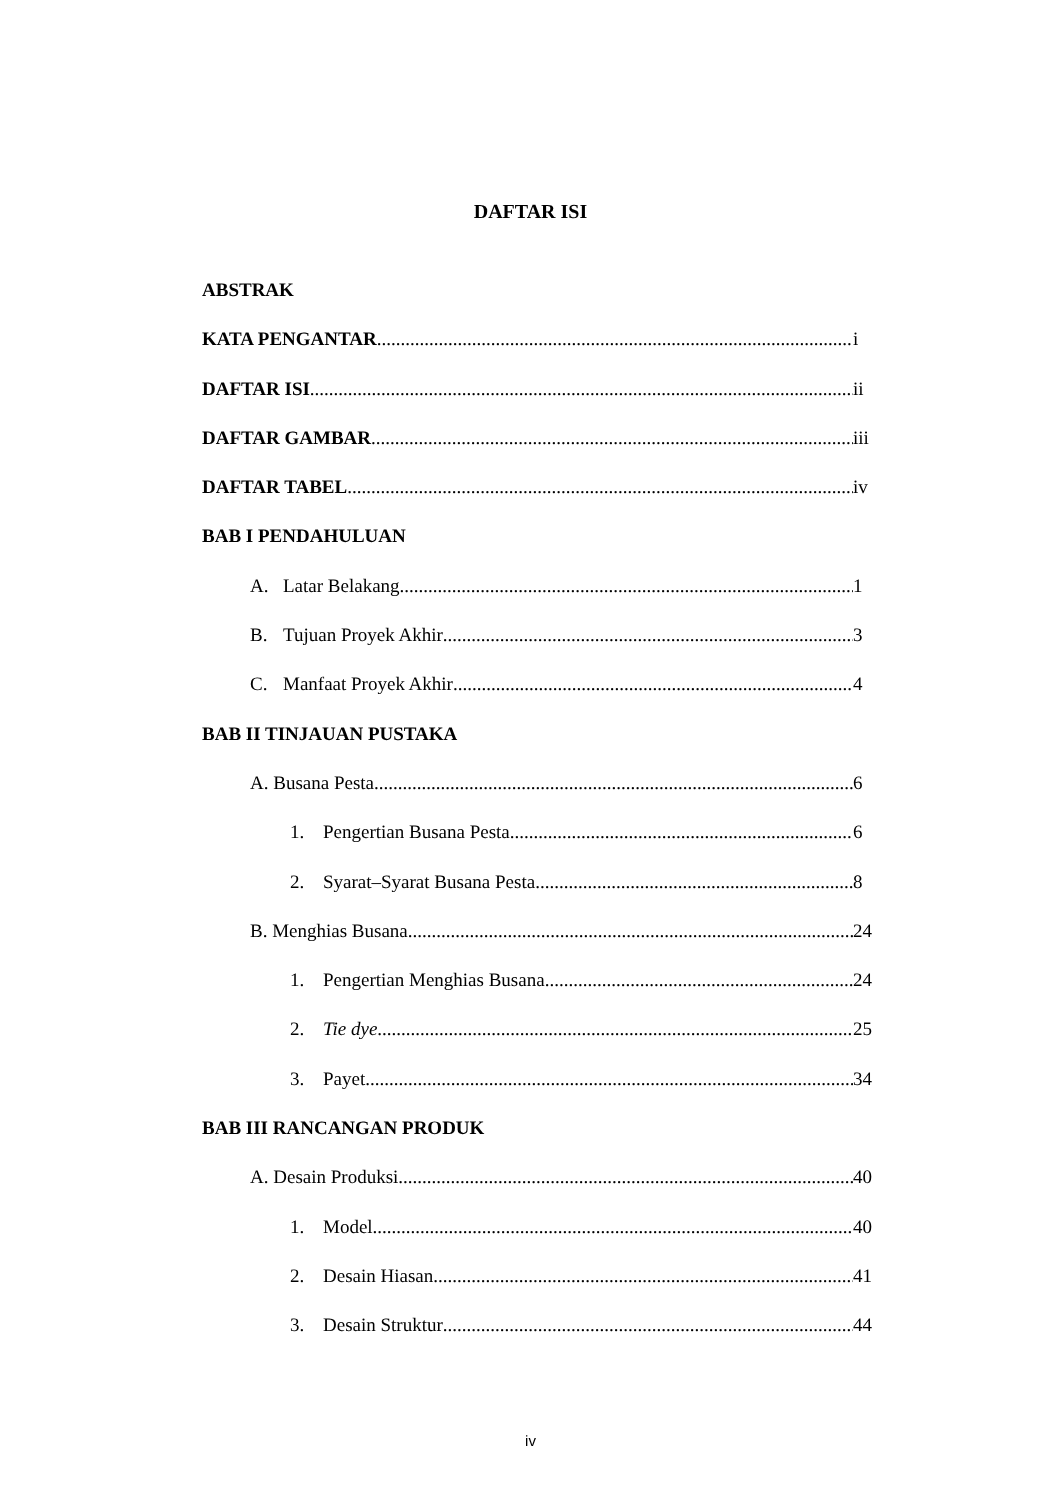DAFTAR ISI
ABSTRAK
KATA PENGANTAR i
DAFTAR ISI ii
DAFTAR GAMBAR iii
DAFTAR TABEL iv
BAB I PENDAHULUAN
A. Latar Belakang 1
B. Tujuan Proyek Akhir 3
C. Manfaat Proyek Akhir 4
BAB II TINJAUAN PUSTAKA
A. Busana Pesta 6
1. Pengertian Busana Pesta 6
2. Syarat–Syarat Busana Pesta 8
B. Menghias Busana 24
1. Pengertian Menghias Busana 24
2. Tie dye 25
3. Payet 34
BAB III RANCANGAN PRODUK
A. Desain Produksi 40
1. Model 40
2. Desain Hiasan 41
3. Desain Struktur 44
iv